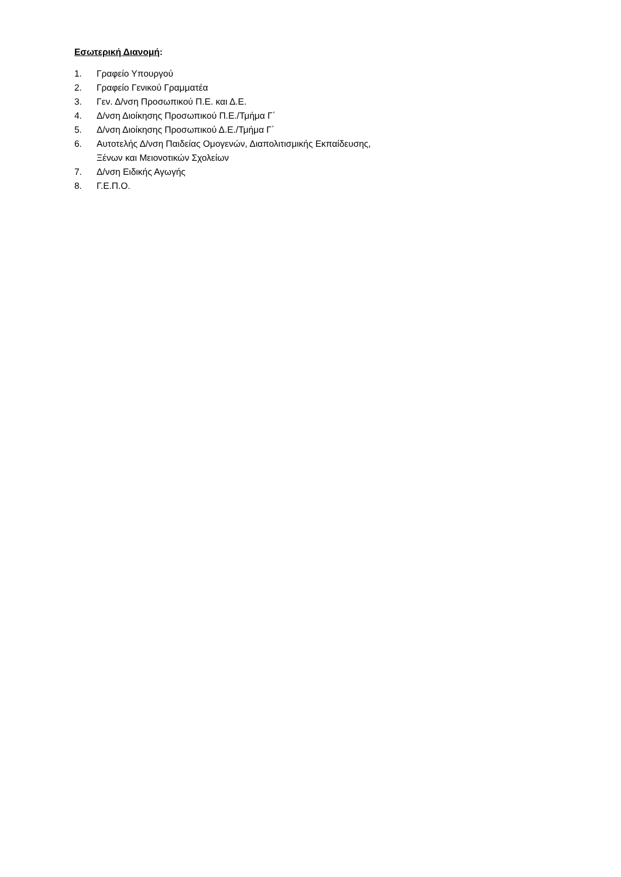Εσωτερική Διανομή:
1. Γραφείο Υπουργού
2. Γραφείο Γενικού Γραμματέα
3. Γεν. Δ/νση Προσωπικού Π.Ε. και Δ.Ε.
4. Δ/νση Διοίκησης Προσωπικού Π.Ε./Τμήμα Γ΄
5. Δ/νση Διοίκησης Προσωπικού Δ.Ε./Τμήμα Γ΄
6. Αυτοτελής Δ/νση Παιδείας Ομογενών, Διαπολιτισμικής Εκπαίδευσης, Ξένων και Μειονοτικών Σχολείων
7. Δ/νση Ειδικής Αγωγής
8. Γ.Ε.Π.Ο.